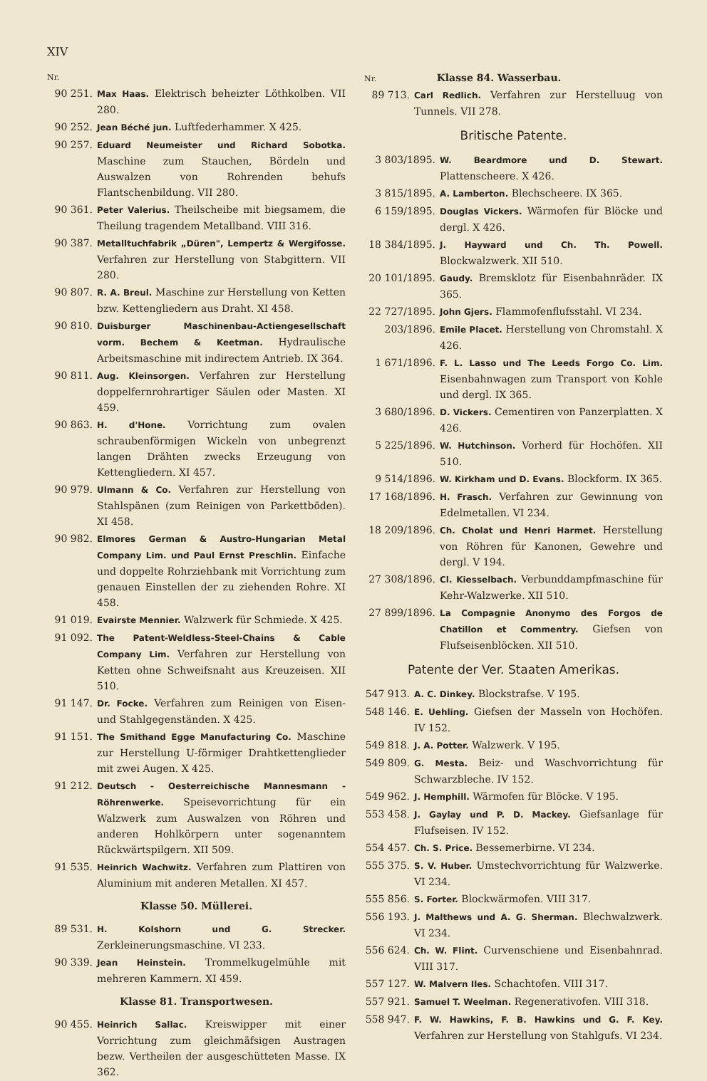XIV
Nr.
90 251. Max Haas. Elektrisch beheizter Löthkolben. VII 280.
90 252. Jean Béché jun. Luftfederhammer. X 425.
90 257. Eduard Neumeister und Richard Sobotka. Maschine zum Stauchen, Bördeln und Auswalzen von Rohrenden behufs Flantschenbildung. VII 280.
90 361. Peter Valerius. Theilscheibe mit biegsamem, die Theilung tragendem Metallband. VIII 316.
90 387. Metalltuchfabrik „Düren", Lempertz & Wergifosse. Verfahren zur Herstellung von Stabgittern. VII 280.
90 807. R. A. Breul. Maschine zur Herstellung von Ketten bzw. Kettengliedern aus Draht. XI 458.
90 810. Duisburger Maschinenbau-Actiengesellschaft vorm. Bechem & Keetman. Hydraulische Arbeitsmaschine mit indirectem Antrieb. IX 364.
90 811. Aug. Kleinsorgen. Verfahren zur Herstellung doppelfernrohrartiger Säulen oder Masten. XI 459.
90 863. H. d'Hone. Vorrichtung zum ovalen schraubenförmigen Wickeln von unbegrenzt langen Drähten zwecks Erzeugung von Kettengliedern. XI 457.
90 979. Ulmann & Co. Verfahren zur Herstellung von Stahlspänen (zum Reinigen von Parkettböden). XI 458.
90 982. Elmores German & Austro-Hungarian Metal Company Lim. und Paul Ernst Preschlin. Einfache und doppelte Rohrziehbank mit Vorrichtung zum genauen Einstellen der zu ziehenden Rohre. XI 458.
91 019. Evairste Mennier. Walzwerk für Schmiede. X 425.
91 092. The Patent-Weldless-Steel-Chains & Cable Company Lim. Verfahren zur Herstellung von Ketten ohne Schweifsnaht aus Kreuzeisen. XII 510.
91 147. Dr. Focke. Verfahren zum Reinigen von Eisen- und Stahlgegenständen. X 425.
91 151. The Smithand Egge Manufacturing Co. Maschine zur Herstellung U-förmiger Drahtkettenglieder mit zwei Augen. X 425.
91 212. Deutsch - Oesterreichische Mannesmann - Röhrenwerke. Speisevorrichtung für ein Walzwerk zum Auswalzen von Röhren und anderen Hohlkörpern unter sogenanntem Rückwärtspilgern. XII 509.
91 535. Heinrich Wachwitz. Verfahren zum Plattiren von Aluminium mit anderen Metallen. XI 457.
Klasse 50. Müllerei.
89 531. H. Kolshorn und G. Strecker. Zerkleinerungsmaschine. VI 233.
90 339. Jean Heinstein. Trommelkugelmühle mit mehreren Kammern. XI 459.
Klasse 81. Transportwesen.
90 455. Heinrich Sallac. Kreiswipper mit einer Vorrichtung zum gleichmäfsigen Austragen bezw. Vertheilen der ausgeschütteten Masse. IX 362.
Nr.
Klasse 84. Wasserbau.
89 713. Carl Redlich. Verfahren zur Herstelluug von Tunnels. VII 278.
Britische Patente.
3 803/1895. W. Beardmore und D. Stewart. Plattenscheere. X 426.
3 815/1895. A. Lamberton. Blechscheere. IX 365.
6 159/1895. Douglas Vickers. Wärmofen für Blöcke und dergl. X 426.
18 384/1895. J. Hayward und Ch. Th. Powell. Blockwalzwerk. XII 510.
20 101/1895. Gaudy. Bremsklotz für Eisenbahnräder. IX 365.
22 727/1895. John Gjers. Flammofenflufsstahl. VI 234.
203/1896. Emile Placet. Herstellung von Chromstahl. X 426.
1 671/1896. F. L. Lasso und The Leeds Forgo Co. Lim. Eisenbahnwagen zum Transport von Kohle und dergl. IX 365.
3 680/1896. D. Vickers. Cementiren von Panzerplatten. X 426.
5 225/1896. W. Hutchinson. Vorherd für Hochöfen. XII 510.
9 514/1896. W. Kirkham und D. Evans. Blockform. IX 365.
17 168/1896. H. Frasch. Verfahren zur Gewinnung von Edelmetallen. VI 234.
18 209/1896. Ch. Cholat und Henri Harmet. Herstellung von Röhren für Kanonen, Gewehre und dergl. V 194.
27 308/1896. Cl. Kiesselbach. Verbunddampfmaschine für Kehr-Walzwerke. XII 510.
27 899/1896. La Compagnie Anonymo des Forgos de Chatillon et Commentry. Giefsen von Flufseisenblöcken. XII 510.
Patente der Ver. Staaten Amerikas.
547 913. A. C. Dinkey. Blockstrafse. V 195.
548 146. E. Uehling. Giefsen der Masseln von Hochöfen. IV 152.
549 818. J. A. Potter. Walzwerk. V 195.
549 809. G. Mesta. Beiz- und Waschvorrichtung für Schwarzbleche. IV 152.
549 962. J. Hemphill. Wärmofen für Blöcke. V 195.
553 458. J. Gaylay und P. D. Mackey. Giefsanlage für Flufseisen. IV 152.
554 457. Ch. S. Price. Bessemerbirne. VI 234.
555 375. S. V. Huber. Umstechvorrichtung für Walzwerke. VI 234.
555 856. S. Forter. Blockwärmofen. VIII 317.
556 193. J. Malthews und A. G. Sherman. Blechwalzwerk. VI 234.
556 624. Ch. W. Flint. Curvenschiene und Eisenbahnrad. VIII 317.
557 127. W. Malvern Iles. Schachtofen. VIII 317.
557 921. Samuel T. Weelman. Regenerativofen. VIII 318.
558 947. F. W. Hawkins, F. B. Hawkins und G. F. Key. Verfahren zur Herstellung von Stahlgufs. VI 234.